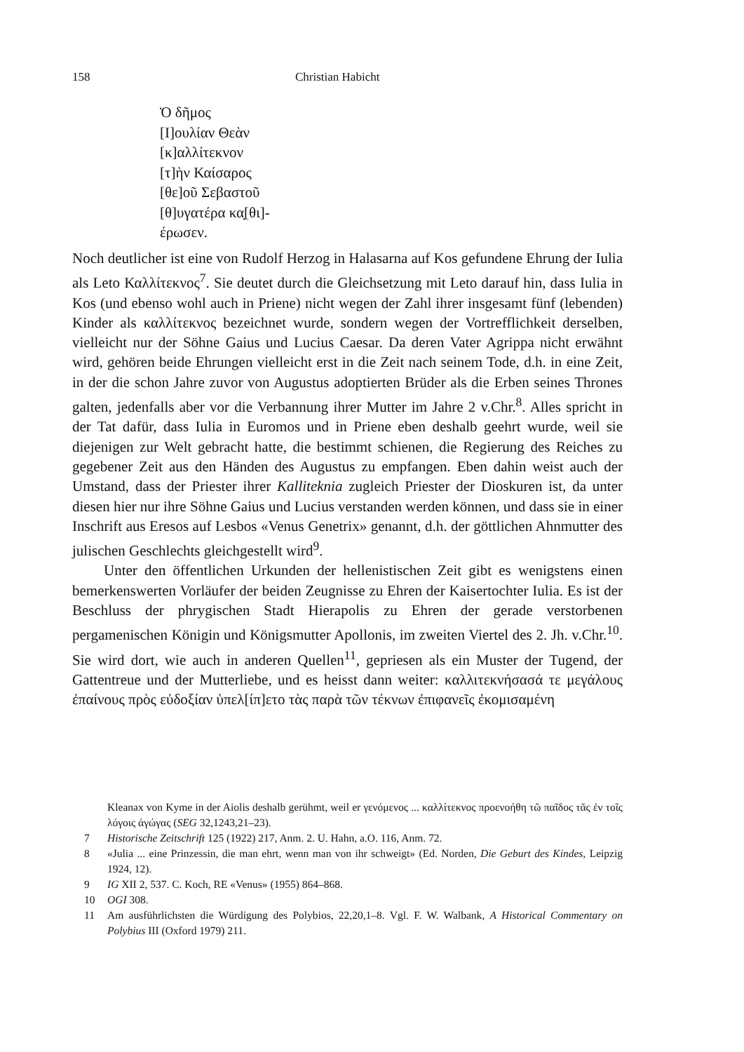158 Christian Habicht
Ὁ δῆμος
[Ι]ουλίαν Θεὰν
[κ]αλλίτεκνον
[τ]ὴν Καίσαρος
[θε]οῦ Σεβαστοῦ
[θ]υγατέρα κα̣[θι]-
έρωσεν.
Noch deutlicher ist eine von Rudolf Herzog in Halasarna auf Kos gefundene Ehrung der Iulia als Leto Καλλίτεκνος<sup>7</sup>. Sie deutet durch die Gleichsetzung mit Leto darauf hin, dass Iulia in Kos (und ebenso wohl auch in Priene) nicht wegen der Zahl ihrer insgesamt fünf (lebenden) Kinder als καλλίτεκνος bezeichnet wurde, sondern wegen der Vortrefflichkeit derselben, vielleicht nur der Söhne Gaius und Lucius Caesar. Da deren Vater Agrippa nicht erwähnt wird, gehören beide Ehrungen vielleicht erst in die Zeit nach seinem Tode, d.h. in eine Zeit, in der die schon Jahre zuvor von Augustus adoptierten Brüder als die Erben seines Thrones galten, jedenfalls aber vor die Verbannung ihrer Mutter im Jahre 2 v.Chr.<sup>8</sup>. Alles spricht in der Tat dafür, dass Iulia in Euromos und in Priene eben deshalb geehrt wurde, weil sie diejenigen zur Welt gebracht hatte, die bestimmt schienen, die Regierung des Reiches zu gegebener Zeit aus den Händen des Augustus zu empfangen. Eben dahin weist auch der Umstand, dass der Priester ihrer Kalliteknia zugleich Priester der Dioskuren ist, da unter diesen hier nur ihre Söhne Gaius und Lucius verstanden werden können, und dass sie in einer Inschrift aus Eresos auf Lesbos «Venus Genetrix» genannt, d.h. der göttlichen Ahnmutter des julischen Geschlechts gleichgestellt wird<sup>9</sup>.
Unter den öffentlichen Urkunden der hellenistischen Zeit gibt es wenigstens einen bemerkenswerten Vorläufer der beiden Zeugnisse zu Ehren der Kaisertochter Iulia. Es ist der Beschluss der phrygischen Stadt Hierapolis zu Ehren der gerade verstorbenen pergamenischen Königin und Königsmutter Apollonis, im zweiten Viertel des 2. Jh. v.Chr.<sup>10</sup>. Sie wird dort, wie auch in anderen Quellen<sup>11</sup>, gepriesen als ein Muster der Tugend, der Gattentreue und der Mutterliebe, und es heisst dann weiter: καλλιτεκνήσασά τε μεγάλους ἐπαίνους πρὸς εὐδοξίαν ὑπελ[ίπ]ετο τὰς παρὰ τῶν τέκνων ἐπιφανεῖς ἐκομισαμένη
Kleanax von Kyme in der Aiolis deshalb gerühmt, weil er γενόμενος ... καλλίτεκνος προενοήθη τῶ παῖδος τᾶς ἐν τοῖς λόγοις ἀγώγας (SEG 32,1243,21–23).
7 Historische Zeitschrift 125 (1922) 217, Anm. 2. U. Hahn, a.O. 116, Anm. 72.
8 «Julia ... eine Prinzessin, die man ehrt, wenn man von ihr schweigt» (Ed. Norden, Die Geburt des Kindes, Leipzig 1924, 12).
9 IG XII 2, 537. C. Koch, RE «Venus» (1955) 864–868.
10 OGI 308.
11 Am ausführlichsten die Würdigung des Polybios, 22,20,1–8. Vgl. F. W. Walbank, A Historical Commentary on Polybius III (Oxford 1979) 211.